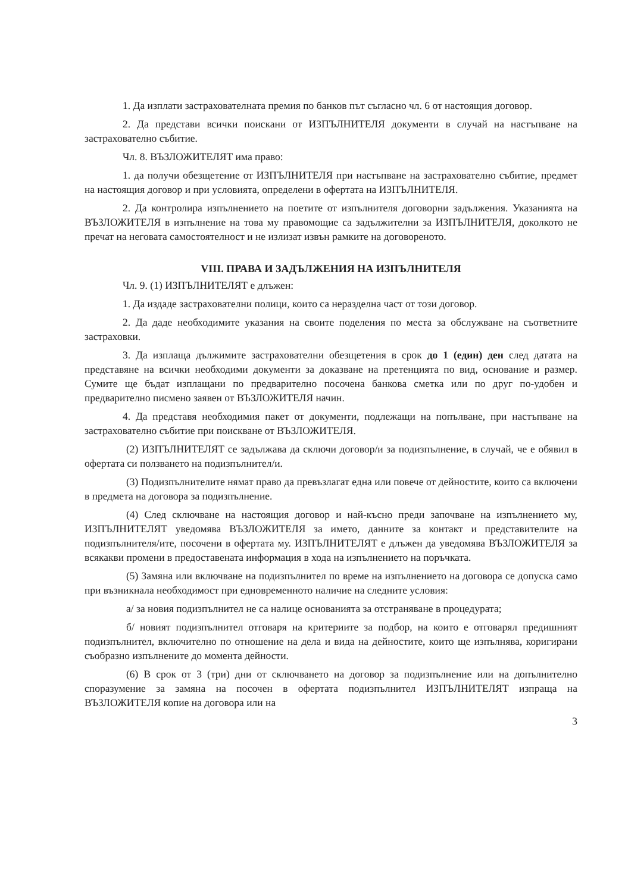1. Да изплати застрахователната премия по банков път съгласно чл. 6 от настоящия договор.
2. Да представи всички поискани от ИЗПЪЛНИТЕЛЯ документи в случай на настъпване на застрахователно събитие.
Чл. 8. ВЪЗЛОЖИТЕЛЯТ има право:
1. да получи обезщетение от ИЗПЪЛНИТЕЛЯ при настъпване на застрахователно събитие, предмет на настоящия договор и при условията, определени в офертата на ИЗПЪЛНИТЕЛЯ.
2. Да контролира изпълнението на поетите от изпълнителя договорни задължения. Указанията на ВЪЗЛОЖИТЕЛЯ в изпълнение на това му правомощие са задължителни за ИЗПЪЛНИТЕЛЯ, доколкото не пречат на неговата самостоятелност и не излизат извън рамките на договореното.
VIII. ПРАВА И ЗАДЪЛЖЕНИЯ НА ИЗПЪЛНИТЕЛЯ
Чл. 9. (1) ИЗПЪЛНИТЕЛЯТ е длъжен:
1. Да издаде застрахователни полици, които са неразделна част от този договор.
2. Да даде необходимите указания на своите поделения по места за обслужване на съответните застраховки.
3. Да изплаща дължимите застрахователни обезщетения в срок до 1 (един) ден след датата на представяне на всички необходими документи за доказване на претенцията по вид, основание и размер. Сумите ще бъдат изплащани по предварително посочена банкова сметка или по друг по-удобен и предварително писмено заявен от ВЪЗЛОЖИТЕЛЯ начин.
4. Да представя необходимия пакет от документи, подлежащи на попълване, при настъпване на застрахователно събитие при поискване от ВЪЗЛОЖИТЕЛЯ.
(2) ИЗПЪЛНИТЕЛЯТ се задължава да сключи договор/и за подизпълнение, в случай, че е обявил в офертата си ползването на подизпълнител/и.
(3) Подизпълнителите нямат право да превъзлагат една или повече от дейностите, които са включени в предмета на договора за подизпълнение.
(4) След сключване на настоящия договор и най-късно преди започване на изпълнението му, ИЗПЪЛНИТЕЛЯТ уведомява ВЪЗЛОЖИТЕЛЯ за името, данните за контакт и представителите на подизпълнителя/ите, посочени в офертата му. ИЗПЪЛНИТЕЛЯТ е длъжен да уведомява ВЪЗЛОЖИТЕЛЯ за всякакви промени в предоставената информация в хода на изпълнението на поръчката.
(5) Замяна или включване на подизпълнител по време на изпълнението на договора се допуска само при възникнала необходимост при едновременното наличие на следните условия:
а/ за новия подизпълнител не са налице основанията за отстраняване в процедурата;
б/ новият подизпълнител отговаря на критериите за подбор, на които е отговарял предишният подизпълнител, включително по отношение на дела и вида на дейностите, които ще изпълнява, коригирани съобразно изпълнените до момента дейности.
(6) В срок от 3 (три) дни от сключването на договор за подизпълнение или на допълнително споразумение за замяна на посочен в офертата подизпълнител ИЗПЪЛНИТЕЛЯТ изпраща на ВЪЗЛОЖИТЕЛЯ копие на договора или на
3